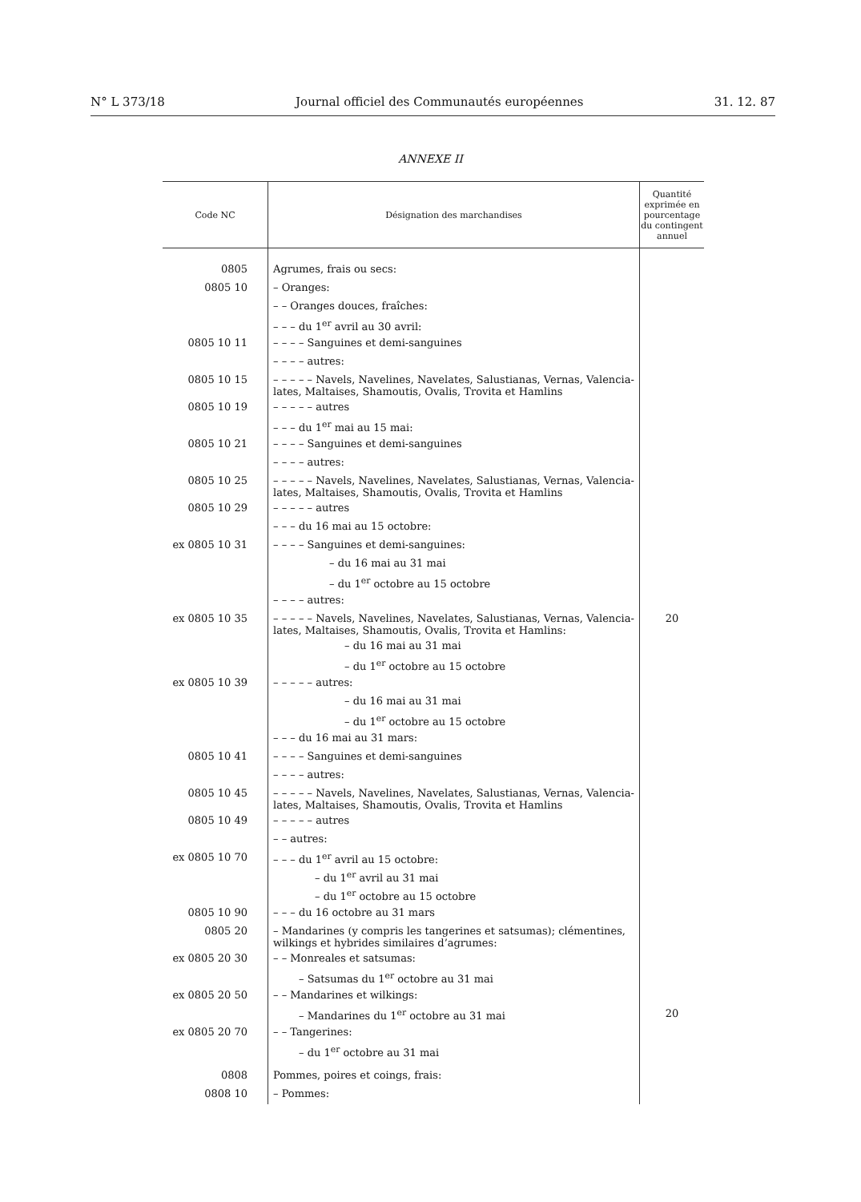N° L 373/18 Journal officiel des Communautés européennes 31. 12. 87
ANNEXE II
| Code NC | Désignation des marchandises | Quantité exprimée en pourcentage du contingent annuel |
| --- | --- | --- |
| 0805 | Agrumes, frais ou secs: | |
| 0805 10 | – Oranges: | |
| | – – Oranges douces, fraîches: | |
| | – – – du 1<sup>er</sup> avril au 30 avril: | |
| 0805 10 11 | – – – – Sanguines et demi-sanguines | |
| | – – – – autres: | |
| 0805 10 15 | – – – – – Navels, Navelines, Navelates, Salustianas, Vernas, Valencia-lates, Maltaises, Shamoutis, Ovalis, Trovita et Hamlins | |
| 0805 10 19 | – – – – – autres | |
| | – – – du 1<sup>er</sup> mai au 15 mai: | |
| 0805 10 21 | – – – – Sanguines et demi-sanguines | |
| | – – – – autres: | |
| 0805 10 25 | – – – – – Navels, Navelines, Navelates, Salustianas, Vernas, Valencia-lates, Maltaises, Shamoutis, Ovalis, Trovita et Hamlins | |
| 0805 10 29 | – – – – – autres | |
| | – – – du 16 mai au 15 octobre: | |
| ex 0805 10 31 | – – – – Sanguines et demi-sanguines: | |
| | – du 16 mai au 31 mai | |
| | – du 1<sup>er</sup> octobre au 15 octobre | |
| | – – – – autres: | |
| ex 0805 10 35 | – – – – – Navels, Navelines, Navelates, Salustianas, Vernas, Valencia-lates, Maltaises, Shamoutis, Ovalis, Trovita et Hamlins: | 20 |
| | – du 16 mai au 31 mai | |
| | – du 1<sup>er</sup> octobre au 15 octobre | |
| ex 0805 10 39 | – – – – – autres: | |
| | – du 16 mai au 31 mai | |
| | – du 1<sup>er</sup> octobre au 15 octobre | |
| | – – – du 16 mai au 31 mars: | |
| 0805 10 41 | – – – – Sanguines et demi-sanguines | |
| | – – – – autres: | |
| 0805 10 45 | – – – – – Navels, Navelines, Navelates, Salustianas, Vernas, Valencia-lates, Maltaises, Shamoutis, Ovalis, Trovita et Hamlins | |
| 0805 10 49 | – – – – – autres | |
| | – – autres: | |
| ex 0805 10 70 | – – – du 1<sup>er</sup> avril au 15 octobre: | |
| | – du 1<sup>er</sup> avril au 31 mai | |
| | – du 1<sup>er</sup> octobre au 15 octobre | |
| 0805 10 90 | – – – du 16 octobre au 31 mars | |
| 0805 20 | – Mandarines (y compris les tangerines et satsumas); clémentines, wilkings et hybrides similaires d’agrumes: | |
| ex 0805 20 30 | – – Monreales et satsumas: | |
| | – Satsumas du 1<sup>er</sup> octobre au 31 mai | |
| ex 0805 20 50 | – – Mandarines et wilkings: | |
| | – Mandarines du 1<sup>er</sup> octobre au 31 mai | 20 |
| ex 0805 20 70 | – – Tangerines: | |
| | – du 1<sup>er</sup> octobre au 31 mai | |
| 0808 | Pommes, poires et coings, frais: | |
| 0808 10 | – Pommes: | |